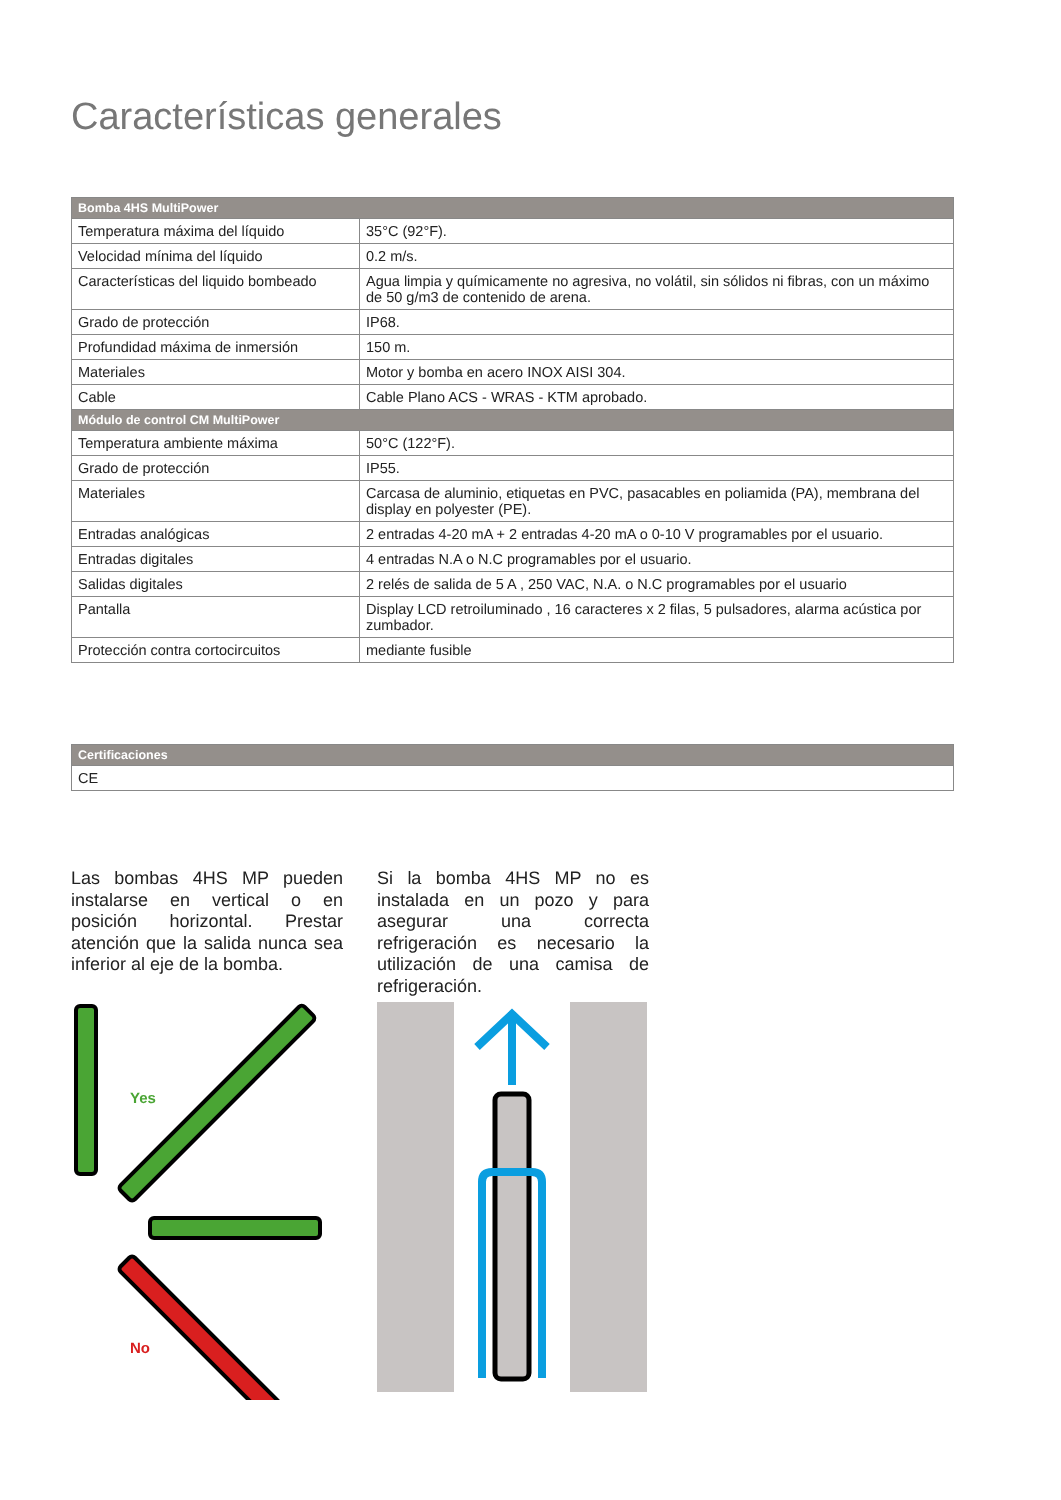Características generales
| Bomba 4HS MultiPower | |
| --- | --- |
| Temperatura máxima del líquido | 35°C (92°F). |
| Velocidad mínima del líquido | 0.2 m/s. |
| Características del liquido bombeado | Agua limpia y químicamente no agresiva, no volátil, sin sólidos ni fibras, con un máximo de 50 g/m3 de contenido de arena. |
| Grado de protección | IP68. |
| Profundidad máxima de inmersión | 150 m. |
| Materiales | Motor y bomba en acero INOX AISI 304. |
| Cable | Cable Plano ACS - WRAS - KTM aprobado. |
| Módulo de control CM MultiPower | |
| Temperatura ambiente máxima | 50°C (122°F). |
| Grado de protección | IP55. |
| Materiales | Carcasa de aluminio, etiquetas en PVC, pasacables en poliamida (PA), membrana del display en polyester (PE). |
| Entradas analógicas | 2 entradas 4-20 mA + 2 entradas 4-20 mA o 0-10 V programables por el usuario. |
| Entradas digitales | 4 entradas N.A o N.C programables por el usuario. |
| Salidas digitales | 2 relés de salida de 5 A , 250 VAC, N.A. o N.C programables por el usuario |
| Pantalla | Display LCD retroiluminado , 16 caracteres x 2 filas, 5 pulsadores, alarma acústica por zumbador. |
| Protección contra cortocircuitos | mediante fusible |
| Certificaciones |
| --- |
| CE |
Las bombas 4HS MP pueden instalarse en vertical o en posición horizontal. Prestar atención que la salida nunca sea inferior al eje de la bomba.
Si la bomba 4HS MP no es instalada en un pozo y para asegurar una correcta refrigeración es necesario la utilización de una camisa de refrigeración.
Yes
No